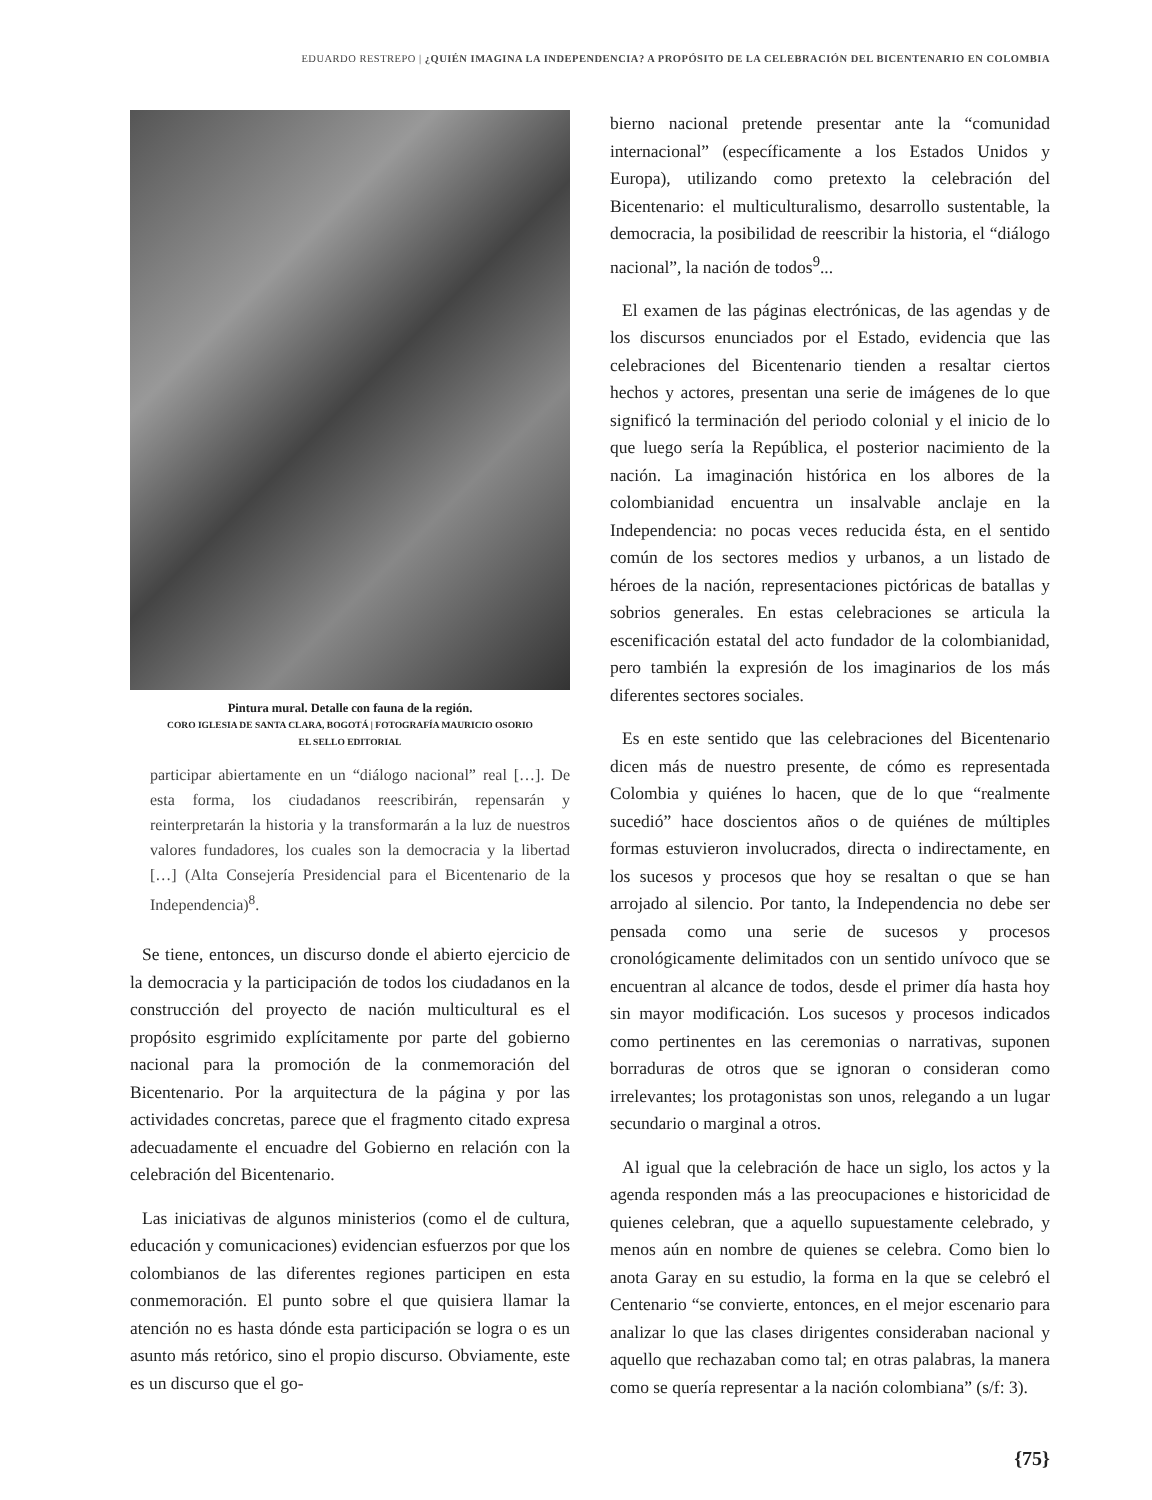EDUARDO RESTREPO | ¿QUIÉN IMAGINA LA INDEPENDENCIA? A PROPÓSITO DE LA CELEBRACIÓN DEL BICENTENARIO EN COLOMBIA
Pintura mural. Detalle con fauna de la región.
CORO IGLESIA DE SANTA CLARA, BOGOTÁ | FOTOGRAFÍA MAURICIO OSORIO
EL SELLO EDITORIAL
participar abiertamente en un “diálogo nacional” real […]. De esta forma, los ciudadanos reescribirán, repensarán y reinterpretarán la historia y la transformarán a la luz de nuestros valores fundadores, los cuales son la democracia y la libertad […] (Alta Consejería Presidencial para el Bicentenario de la Independencia)<sup>8</sup>.
Se tiene, entonces, un discurso donde el abierto ejercicio de la democracia y la participación de todos los ciudadanos en la construcción del proyecto de nación multicultural es el propósito esgrimido explícitamente por parte del gobierno nacional para la promoción de la conmemoración del Bicentenario. Por la arquitectura de la página y por las actividades concretas, parece que el fragmento citado expresa adecuadamente el encuadre del Gobierno en relación con la celebración del Bicentenario.
Las iniciativas de algunos ministerios (como el de cultura, educación y comunicaciones) evidencian esfuerzos por que los colombianos de las diferentes regiones participen en esta conmemoración. El punto sobre el que quisiera llamar la atención no es hasta dónde esta participación se logra o es un asunto más retórico, sino el propio discurso. Obviamente, este es un discurso que el go-
bierno nacional pretende presentar ante la “comunidad internacional” (específicamente a los Estados Unidos y Europa), utilizando como pretexto la celebración del Bicentenario: el multiculturalismo, desarrollo sustentable, la democracia, la posibilidad de reescribir la historia, el “diálogo nacional”, la nación de todos<sup>9</sup>...
El examen de las páginas electrónicas, de las agendas y de los discursos enunciados por el Estado, evidencia que las celebraciones del Bicentenario tienden a resaltar ciertos hechos y actores, presentan una serie de imágenes de lo que significó la terminación del periodo colonial y el inicio de lo que luego sería la República, el posterior nacimiento de la nación. La imaginación histórica en los albores de la colombianidad encuentra un insalvable anclaje en la Independencia: no pocas veces reducida ésta, en el sentido común de los sectores medios y urbanos, a un listado de héroes de la nación, representaciones pictóricas de batallas y sobrios generales. En estas celebraciones se articula la escenificación estatal del acto fundador de la colombianidad, pero también la expresión de los imaginarios de los más diferentes sectores sociales.
Es en este sentido que las celebraciones del Bicentenario dicen más de nuestro presente, de cómo es representada Colombia y quiénes lo hacen, que de lo que “realmente sucedió” hace doscientos años o de quiénes de múltiples formas estuvieron involucrados, directa o indirectamente, en los sucesos y procesos que hoy se resaltan o que se han arrojado al silencio. Por tanto, la Independencia no debe ser pensada como una serie de sucesos y procesos cronológicamente delimitados con un sentido unívoco que se encuentran al alcance de todos, desde el primer día hasta hoy sin mayor modificación. Los sucesos y procesos indicados como pertinentes en las ceremonias o narrativas, suponen borraduras de otros que se ignoran o consideran como irrelevantes; los protagonistas son unos, relegando a un lugar secundario o marginal a otros.
Al igual que la celebración de hace un siglo, los actos y la agenda responden más a las preocupaciones e historicidad de quienes celebran, que a aquello supuestamente celebrado, y menos aún en nombre de quienes se celebra. Como bien lo anota Garay en su estudio, la forma en la que se celebró el Centenario “se convierte, entonces, en el mejor escenario para analizar lo que las clases dirigentes consideraban nacional y aquello que rechazaban como tal; en otras palabras, la manera como se quería representar a la nación colombiana” (s/f: 3).
{75}